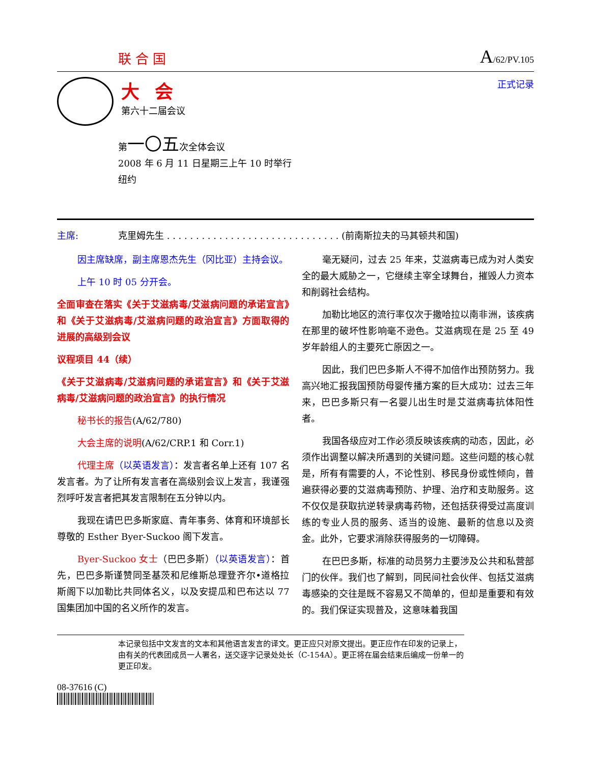联合国
A/62/PV.105
大会
第六十二届会议
正式记录
第一〇五次全体会议
2008 年 6 月 11 日星期三上午 10 时举行
纽约
主席: 克里姆先生 . . . . . . . . . . . . . . . . . . . . . . . . . . . . . . (前南斯拉夫的马其顿共和国)
因主席缺席，副主席恩杰先生（冈比亚）主持会议。
上午 10 时 05 分开会。
全面审查在落实《关于艾滋病毒/艾滋病问题的承诺宣言》和《关于艾滋病毒/艾滋病问题的政治宣言》方面取得的进展的高级别会议
议程项目 44（续）
《关于艾滋病毒/艾滋病问题的承诺宣言》和《关于艾滋病毒/艾滋病问题的政治宣言》的执行情况
秘书长的报告(A/62/780)
大会主席的说明(A/62/CRP.1 和 Corr.1)
代理主席（以英语发言）：发言者名单上还有 107 名发言者。为了让所有发言者在高级别会议上发言，我谨强烈呼吁发言者把其发言限制在五分钟以内。
我现在请巴巴多斯家庭、青年事务、体育和环境部长尊敬的 Esther Byer-Suckoo 阁下发言。
Byer-Suckoo 女士（巴巴多斯）（以英语发言）：首先，巴巴多斯谨赞同圣基茨和尼维斯总理登齐尔•道格拉斯阁下以加勒比共同体名义，以及安提瓜和巴布达以 77 国集团加中国的名义所作的发言。
毫无疑问，过去 25 年来，艾滋病毒已成为对人类安全的最大威胁之一，它继续主宰全球舞台，摧毁人力资本和削弱社会结构。
加勒比地区的流行率仅次于撒哈拉以南非洲，该疾病在那里的破坏性影响毫不逊色。艾滋病现在是 25 至 49 岁年龄组人的主要死亡原因之一。
因此，我们巴巴多斯人不得不加倍作出预防努力。我高兴地汇报我国预防母婴传播方案的巨大成功：过去三年来，巴巴多斯只有一名婴儿出生时是艾滋病毒抗体阳性者。
我国各级应对工作必须反映该疾病的动态，因此，必须作出调整以解决所遇到的关键问题。这些问题的核心就是，所有有需要的人，不论性别、移民身份或性倾向，普遍获得必要的艾滋病毒预防、护理、治疗和支助服务。这不仅仅是获取抗逆转录病毒药物，还包括获得受过高度训练的专业人员的服务、适当的设施、最新的信息以及资金。此外，它要求消除获得服务的一切障碍。
在巴巴多斯，标准的动员努力主要涉及公共和私营部门的伙伴。我们也了解到，同民间社会伙伴、包括艾滋病毒感染的交往是既不容易又不简单的，但却是重要和有效的。我们保证实现普及，这意味着我国
本记录包括中文发言的文本和其他语言发言的译文。更正应只对原文提出。更正应作在印发的记录上，由有关的代表团成员一人署名，送交逐字记录处处长（C-154A）。更正将在届会结束后编成一份单一的更正印发。
08-37616 (C)